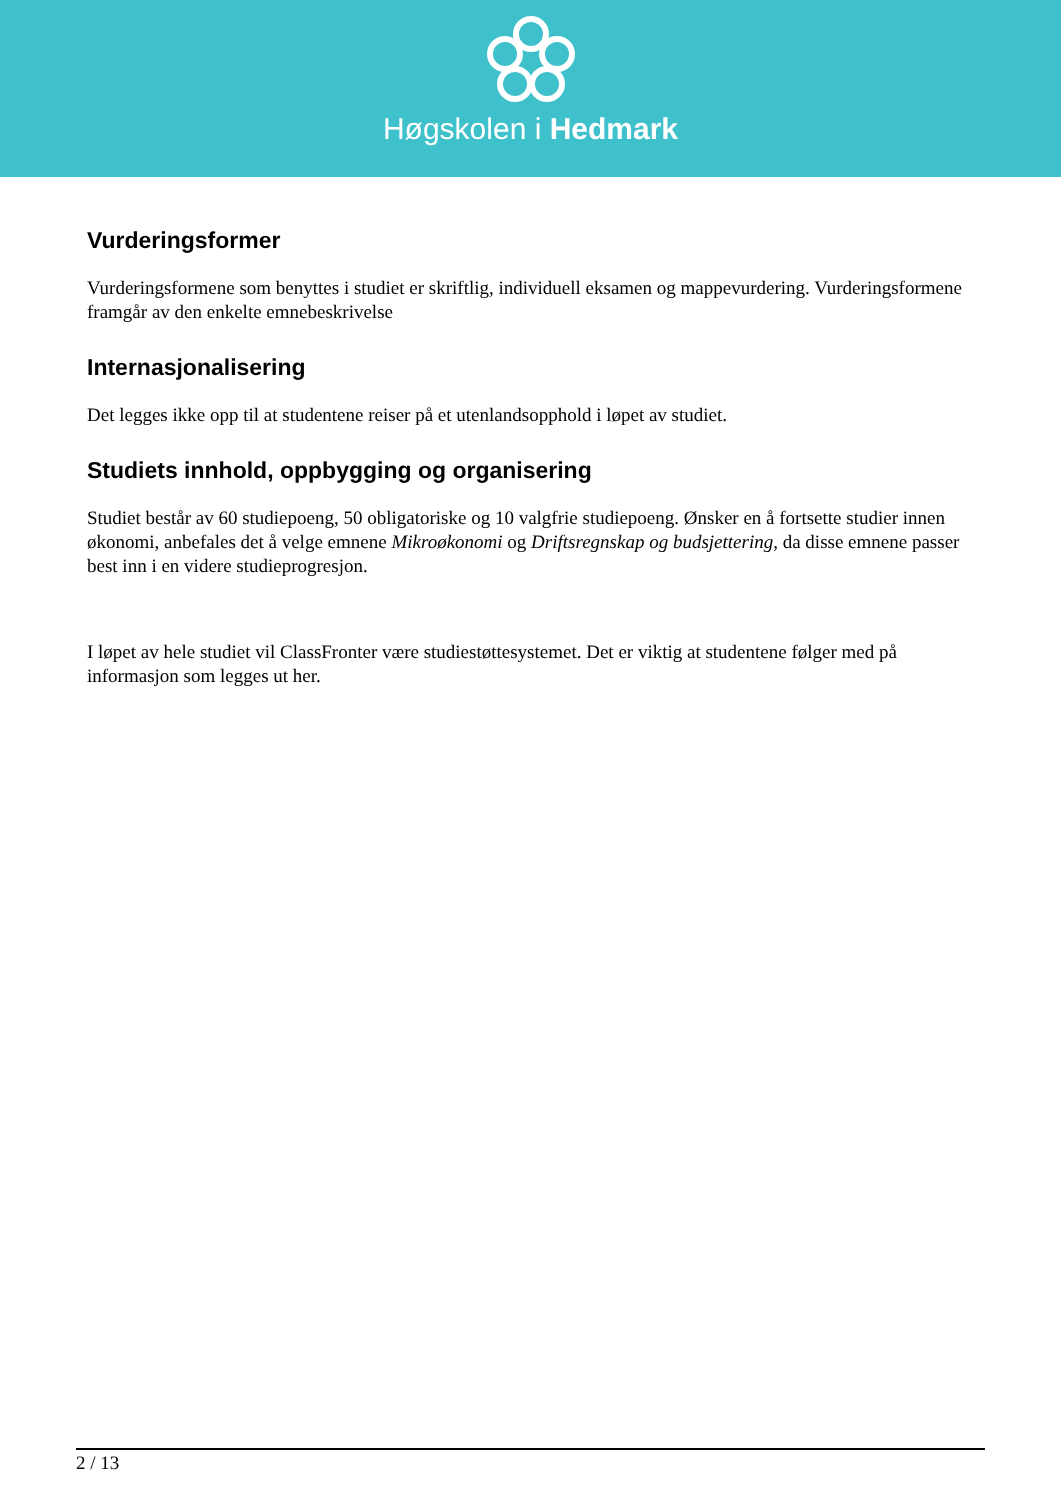Høgskolen i Hedmark
Vurderingsformer
Vurderingsformene som benyttes i studiet er skriftlig, individuell eksamen og mappevurdering. Vurderingsformene framgår av den enkelte emnebeskrivelse
Internasjonalisering
Det legges ikke opp til at studentene reiser på et utenlandsopphold i løpet av studiet.
Studiets innhold, oppbygging og organisering
Studiet består av 60 studiepoeng, 50 obligatoriske og 10 valgfrie studiepoeng. Ønsker en å fortsette studier innen økonomi, anbefales det å velge emnene Mikroøkonomi og Driftsregnskap og budsjettering, da disse emnene passer best inn i en videre studieprogresjon.
I løpet av hele studiet vil ClassFronter være studiestøttesystemet. Det er viktig at studentene følger med på informasjon som legges ut her.
2 / 13